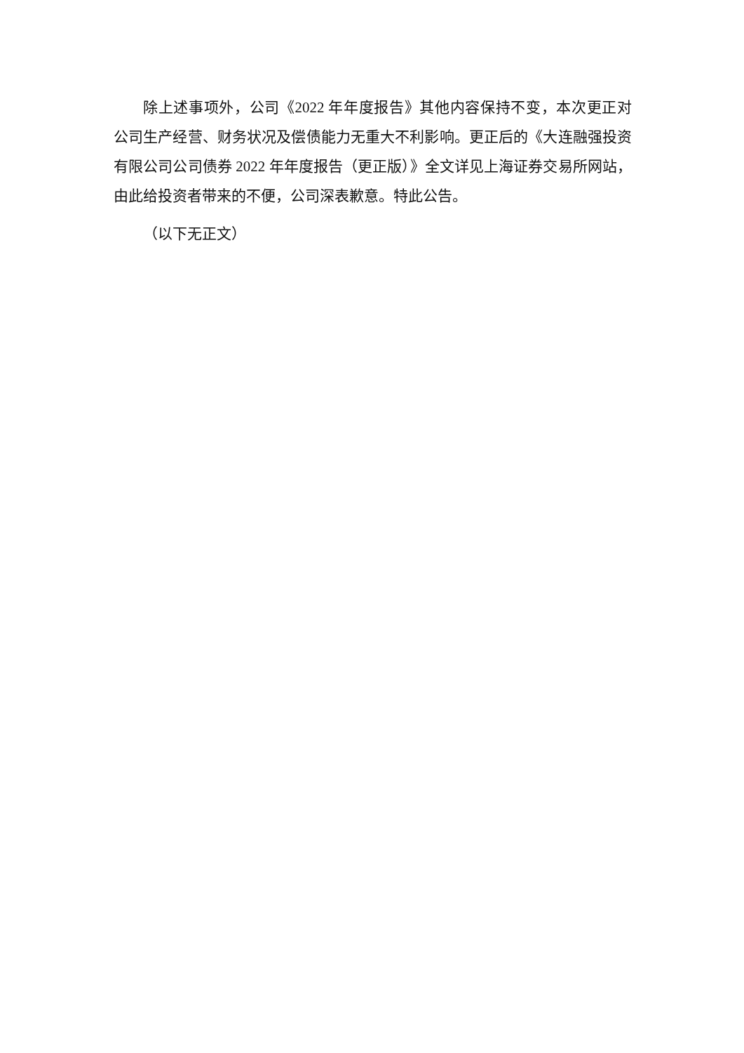除上述事项外，公司《2022 年年度报告》其他内容保持不变，本次更正对公司生产经营、财务状况及偿债能力无重大不利影响。更正后的《大连融强投资有限公司公司债券 2022 年年度报告（更正版）》全文详见上海证券交易所网站，由此给投资者带来的不便，公司深表歉意。特此公告。
（以下无正文）